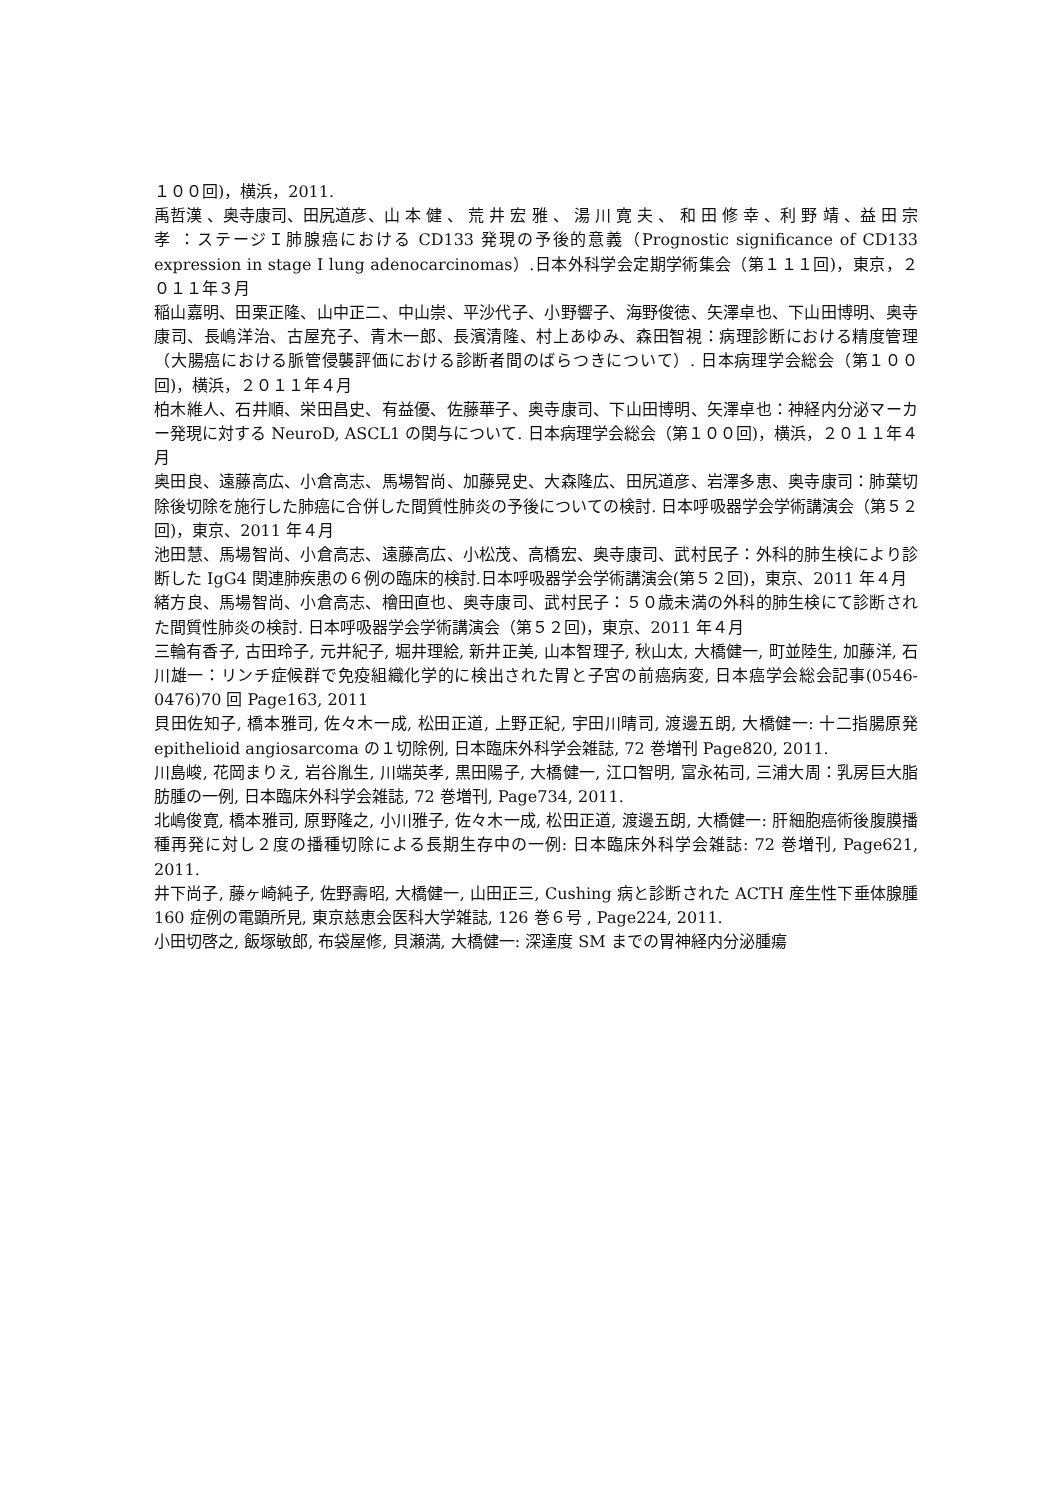１００回)，横浜，2011.
禹哲漢 、奥寺康司、田尻道彦、山 本 健 、 荒 井 宏 雅 、 湯 川 寛 夫 、 和 田 修 幸 、利 野 靖 、益 田 宗 孝 ：ステージＩ肺腺癌における CD133 発現の予後的意義（Prognostic significance of CD133 expression in stage I lung adenocarcinomas）.日本外科学会定期学術集会（第１１１回)，東京，２０１１年３月
稲山嘉明、田栗正隆、山中正二、中山崇、平沙代子、小野響子、海野俊徳、矢澤卓也、下山田博明、奥寺康司、長嶋洋治、古屋充子、青木一郎、長濱清隆、村上あゆみ、森田智視：病理診断における精度管理（大腸癌における脈管侵襲評価における診断者間のばらつきについて）. 日本病理学会総会（第１００回)，横浜，２０１１年４月
柏木維人、石井順、栄田昌史、有益優、佐藤華子、奥寺康司、下山田博明、矢澤卓也：神経内分泌マーカー発現に対する NeuroD, ASCL1 の関与について. 日本病理学会総会（第１００回)，横浜，２０１１年４月
奥田良、遠藤高広、小倉高志、馬場智尚、加藤晃史、大森隆広、田尻道彦、岩澤多恵、奥寺康司：肺葉切除後切除を施行した肺癌に合併した間質性肺炎の予後についての検討. 日本呼吸器学会学術講演会（第５２回)，東京、2011 年４月
池田慧、馬場智尚、小倉高志、遠藤高広、小松茂、高橋宏、奥寺康司、武村民子：外科的肺生検により診断した IgG4 関連肺疾患の６例の臨床的検討.日本呼吸器学会学術講演会(第５２回)，東京、2011 年４月
緒方良、馬場智尚、小倉高志、檜田直也、奥寺康司、武村民子：５０歳未満の外科的肺生検にて診断された間質性肺炎の検討. 日本呼吸器学会学術講演会（第５２回)，東京、2011 年４月
三輪有香子, 古田玲子, 元井紀子, 堀井理絵, 新井正美, 山本智理子, 秋山太, 大橋健一, 町並陸生, 加藤洋, 石川雄一：リンチ症候群で免疫組織化学的に検出された胃と子宮の前癌病変, 日本癌学会総会記事(0546-0476)70 回 Page163, 2011
貝田佐知子, 橋本雅司, 佐々木一成, 松田正道, 上野正紀, 宇田川晴司, 渡邊五朗, 大橋健一: 十二指腸原発 epithelioid angiosarcoma の１切除例, 日本臨床外科学会雑誌, 72 巻増刊 Page820, 2011.
川島峻, 花岡まりえ, 岩谷胤生, 川端英孝, 黒田陽子, 大橋健一, 江口智明, 富永祐司, 三浦大周：乳房巨大脂肪腫の一例, 日本臨床外科学会雑誌, 72 巻増刊, Page734, 2011.
北嶋俊寛, 橋本雅司, 原野隆之, 小川雅子, 佐々木一成, 松田正道, 渡邊五朗, 大橋健一: 肝細胞癌術後腹膜播種再発に対し２度の播種切除による長期生存中の一例: 日本臨床外科学会雑誌: 72 巻増刊, Page621, 2011.
井下尚子, 藤ヶ崎純子, 佐野壽昭, 大橋健一, 山田正三, Cushing 病と診断された ACTH 産生性下垂体腺腫 160 症例の電顕所見, 東京慈恵会医科大学雑誌, 126 巻６号 , Page224, 2011.
小田切啓之, 飯塚敏郎, 布袋屋修, 貝瀬満, 大橋健一: 深達度 SM までの胃神経内分泌腫瘍